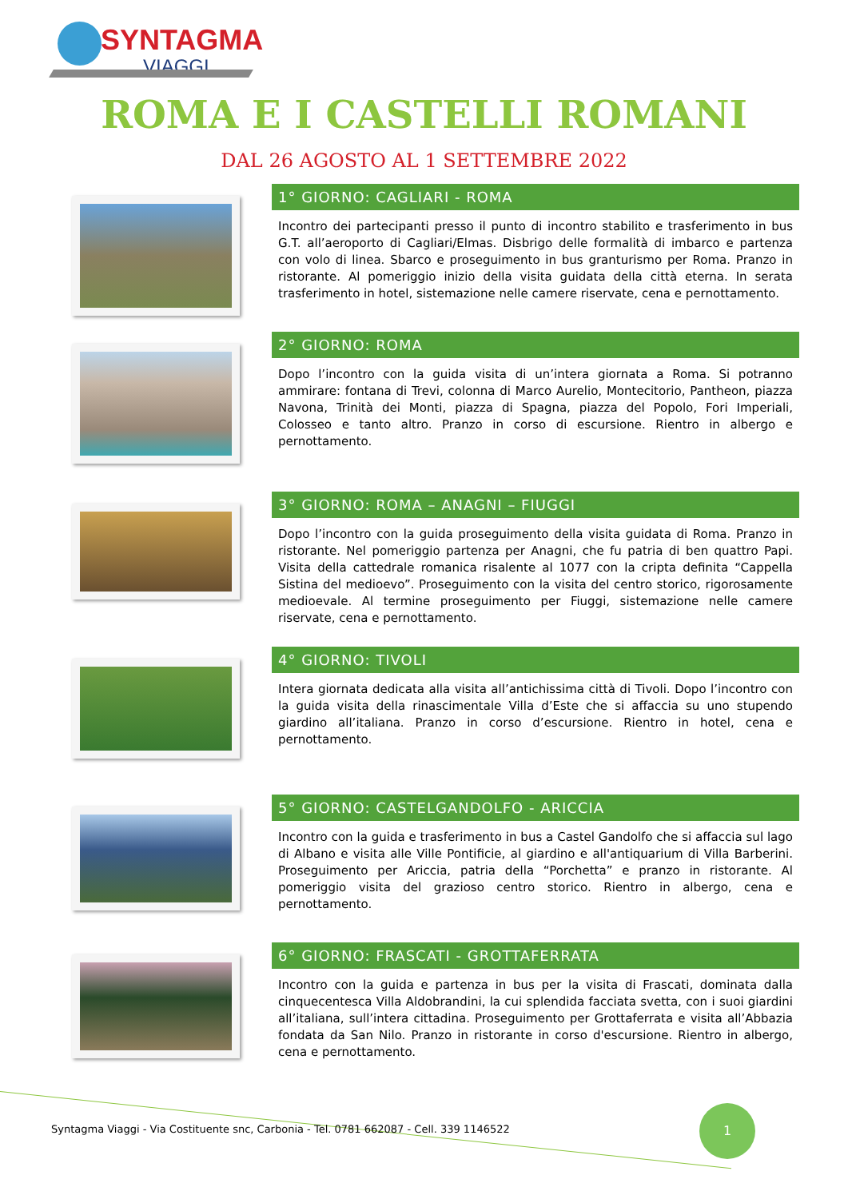SYNTAGMA
VIAGGI
ROMA E I CASTELLI ROMANI
DAL 26 AGOSTO AL 1 SETTEMBRE 2022
1° GIORNO: CAGLIARI - ROMA
Incontro dei partecipanti presso il punto di incontro stabilito e trasferimento in bus G.T. all’aeroporto di Cagliari/Elmas. Disbrigo delle formalità di imbarco e partenza con volo di linea. Sbarco e proseguimento in bus granturismo per Roma. Pranzo in ristorante. Al pomeriggio inizio della visita guidata della città eterna. In serata trasferimento in hotel, sistemazione nelle camere riservate, cena e pernottamento.
2° GIORNO: ROMA
Dopo l’incontro con la guida visita di un’intera giornata a Roma. Si potranno ammirare: fontana di Trevi, colonna di Marco Aurelio, Montecitorio, Pantheon, piazza Navona, Trinità dei Monti, piazza di Spagna, piazza del Popolo, Fori Imperiali, Colosseo e tanto altro. Pranzo in corso di escursione. Rientro in albergo e pernottamento.
3° GIORNO: ROMA – ANAGNI – FIUGGI
Dopo l’incontro con la guida proseguimento della visita guidata di Roma. Pranzo in ristorante. Nel pomeriggio partenza per Anagni, che fu patria di ben quattro Papi. Visita della cattedrale romanica risalente al 1077 con la cripta definita “Cappella Sistina del medioevo”. Proseguimento con la visita del centro storico, rigorosamente medioevale. Al termine proseguimento per Fiuggi, sistemazione nelle camere riservate, cena e pernottamento.
4° GIORNO: TIVOLI
Intera giornata dedicata alla visita all’antichissima città di Tivoli. Dopo l’incontro con la guida visita della rinascimentale Villa d’Este che si affaccia su uno stupendo giardino all’italiana. Pranzo in corso d’escursione. Rientro in hotel, cena e pernottamento.
5° GIORNO: CASTELGANDOLFO - ARICCIA
Incontro con la guida e trasferimento in bus a Castel Gandolfo che si affaccia sul lago di Albano e visita alle Ville Pontificie, al giardino e all'antiquarium di Villa Barberini. Proseguimento per Ariccia, patria della “Porchetta” e pranzo in ristorante. Al pomeriggio visita del grazioso centro storico. Rientro in albergo, cena e pernottamento.
6° GIORNO: FRASCATI - GROTTAFERRATA
Incontro con la guida e partenza in bus per la visita di Frascati, dominata dalla cinquecentesca Villa Aldobrandini, la cui splendida facciata svetta, con i suoi giardini all’italiana, sull’intera cittadina. Proseguimento per Grottaferrata e visita all’Abbazia fondata da San Nilo. Pranzo in ristorante in corso d'escursione. Rientro in albergo, cena e pernottamento.
Syntagma Viaggi - Via Costituente snc, Carbonia - Tel. 0781 662087 - Cell. 339 1146522
1